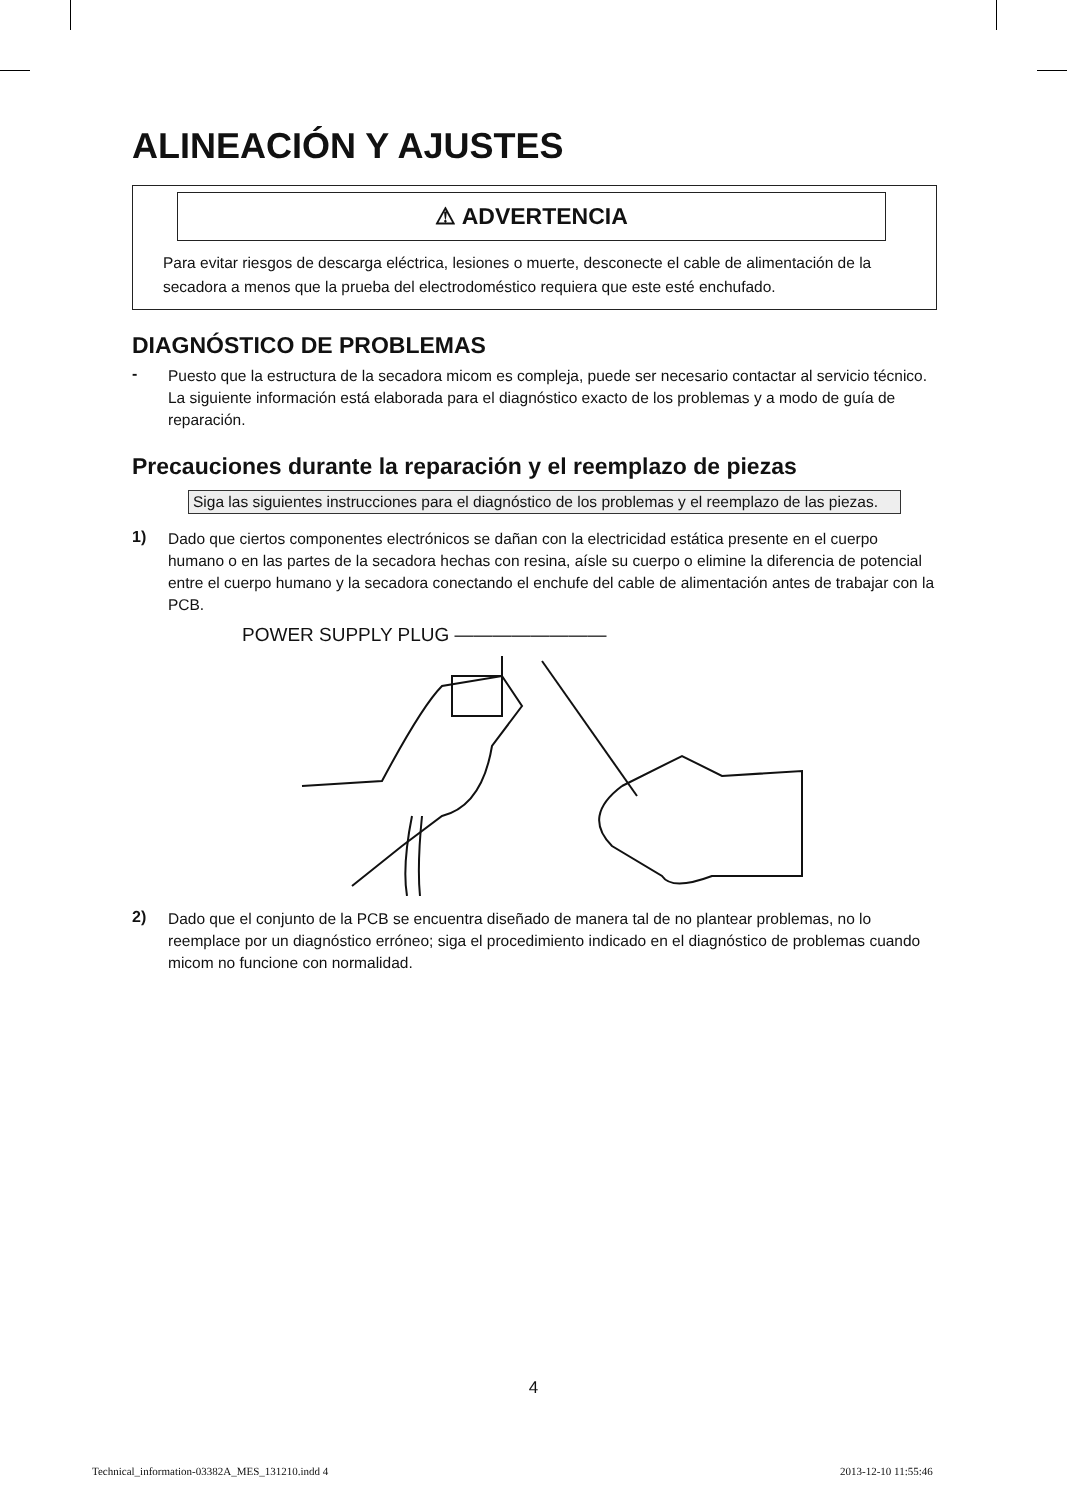ALINEACIÓN Y AJUSTES
⚠ ADVERTENCIA
Para evitar riesgos de descarga eléctrica, lesiones o muerte, desconecte el cable de alimentación de la secadora a menos que la prueba del electrodoméstico requiera que este esté enchufado.
DIAGNÓSTICO DE PROBLEMAS
-
Puesto que la estructura de la secadora micom es compleja, puede ser necesario contactar al servicio técnico.
La siguiente información está elaborada para el diagnóstico exacto de los problemas y a modo de guía de reparación.
Precauciones durante la reparación y el reemplazo de piezas
Siga las siguientes instrucciones para el diagnóstico de los problemas y el reemplazo de las piezas.
1)
Dado que ciertos componentes electrónicos se dañan con la electricidad estática presente en el cuerpo humano o en las partes de la secadora hechas con resina, aísle su cuerpo o elimine la diferencia de potencial entre el cuerpo humano y la secadora conectando el enchufe del cable de alimentación antes de trabajar con la PCB.
POWER SUPPLY PLUG ————————
2)
Dado que el conjunto de la PCB se encuentra diseñado de manera tal de no plantear problemas, no lo reemplace por un diagnóstico erróneo; siga el procedimiento indicado en el diagnóstico de problemas cuando micom no funcione con normalidad.
4
Technical_information-03382A_MES_131210.indd 4
2013-12-10 11:55:46